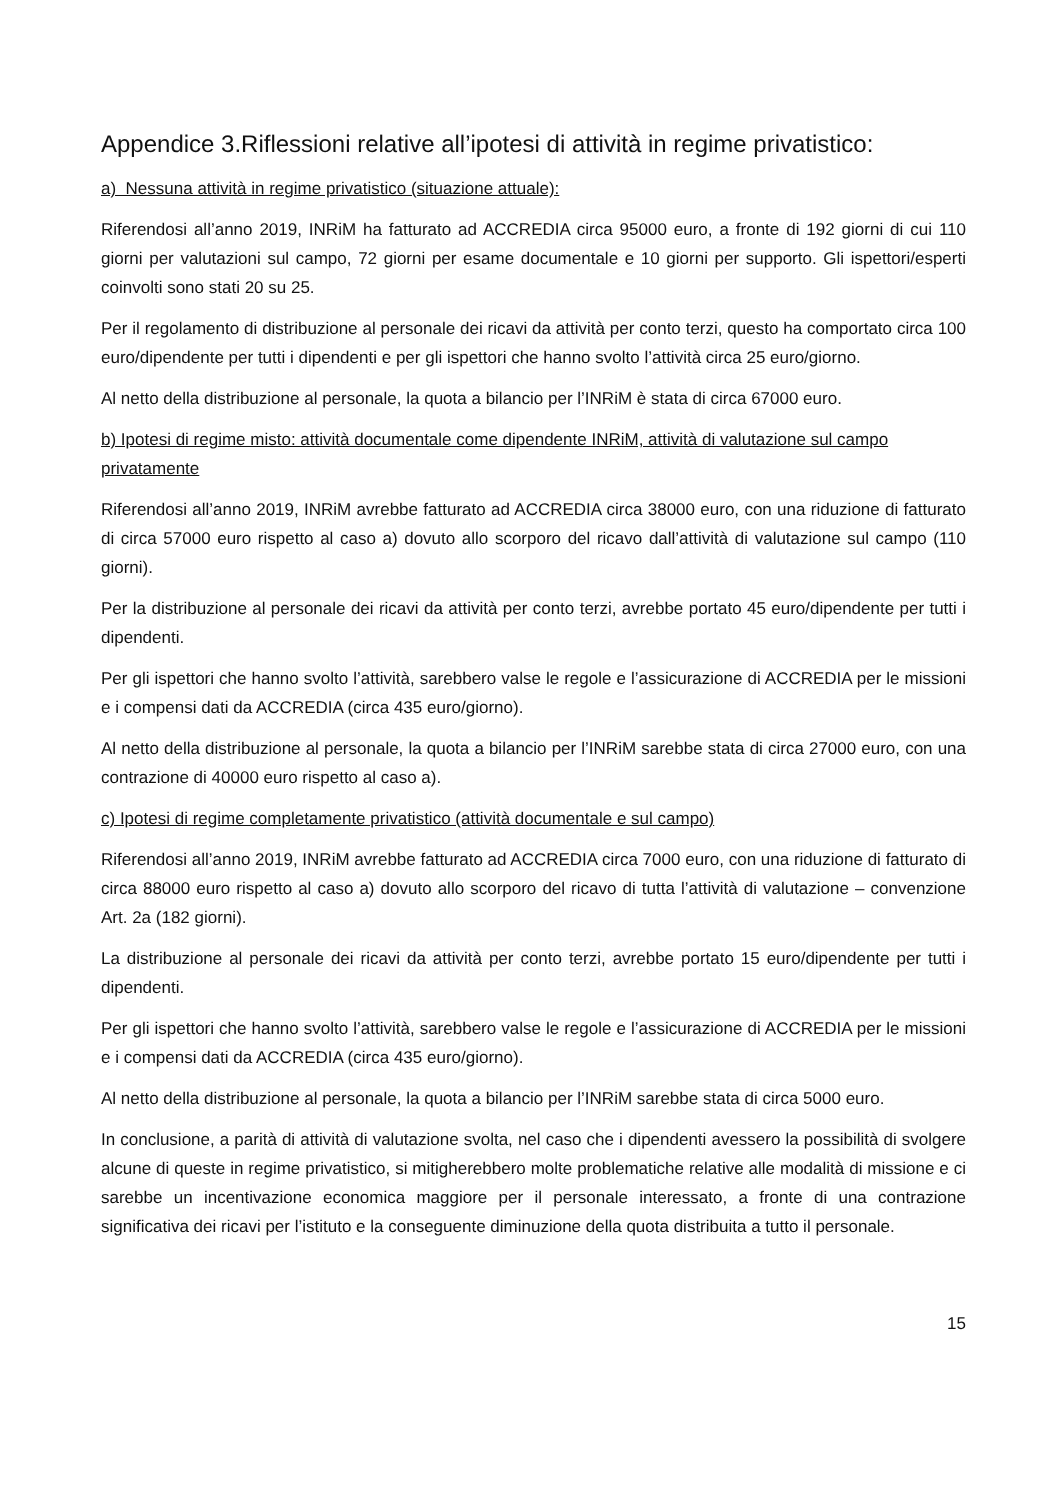Appendice 3.Riflessioni relative all’ipotesi di attività in regime privatistico:
a) Nessuna attività in regime privatistico (situazione attuale):
Riferendosi all’anno 2019, INRiM ha fatturato ad ACCREDIA circa 95000 euro, a fronte di 192 giorni di cui 110 giorni per valutazioni sul campo, 72 giorni per esame documentale e 10 giorni per supporto. Gli ispettori/esperti coinvolti sono stati 20 su 25.
Per il regolamento di distribuzione al personale dei ricavi da attività per conto terzi, questo ha comportato circa 100 euro/dipendente per tutti i dipendenti e per gli ispettori che hanno svolto l’attività circa 25 euro/giorno.
Al netto della distribuzione al personale, la quota a bilancio per l’INRiM è stata di circa 67000 euro.
b) Ipotesi di regime misto: attività documentale come dipendente INRiM, attività di valutazione sul campo privatamente
Riferendosi all’anno 2019, INRiM avrebbe fatturato ad ACCREDIA circa 38000 euro, con una riduzione di fatturato di circa 57000 euro rispetto al caso a) dovuto allo scorporo del ricavo dall’attività di valutazione sul campo (110 giorni).
Per la distribuzione al personale dei ricavi da attività per conto terzi, avrebbe portato 45 euro/dipendente per tutti i dipendenti.
Per gli ispettori che hanno svolto l’attività, sarebbero valse le regole e l’assicurazione di ACCREDIA per le missioni e i compensi dati da ACCREDIA (circa 435 euro/giorno).
Al netto della distribuzione al personale, la quota a bilancio per l’INRiM sarebbe stata di circa 27000 euro, con una contrazione di 40000 euro rispetto al caso a).
c) Ipotesi di regime completamente privatistico (attività documentale e sul campo)
Riferendosi all’anno 2019, INRiM avrebbe fatturato ad ACCREDIA circa 7000 euro, con una riduzione di fatturato di circa 88000 euro rispetto al caso a) dovuto allo scorporo del ricavo di tutta l’attività di valutazione – convenzione Art. 2a (182 giorni).
La distribuzione al personale dei ricavi da attività per conto terzi, avrebbe portato 15 euro/dipendente per tutti i dipendenti.
Per gli ispettori che hanno svolto l’attività, sarebbero valse le regole e l’assicurazione di ACCREDIA per le missioni e i compensi dati da ACCREDIA (circa 435 euro/giorno).
Al netto della distribuzione al personale, la quota a bilancio per l’INRiM sarebbe stata di circa 5000 euro.
In conclusione, a parità di attività di valutazione svolta, nel caso che i dipendenti avessero la possibilità di svolgere alcune di queste in regime privatistico, si mitigherebbero molte problematiche relative alle modalità di missione e ci sarebbe un incentivazione economica maggiore per il personale interessato, a fronte di una contrazione significativa dei ricavi per l’istituto e la conseguente diminuzione della quota distribuita a tutto il personale.
15